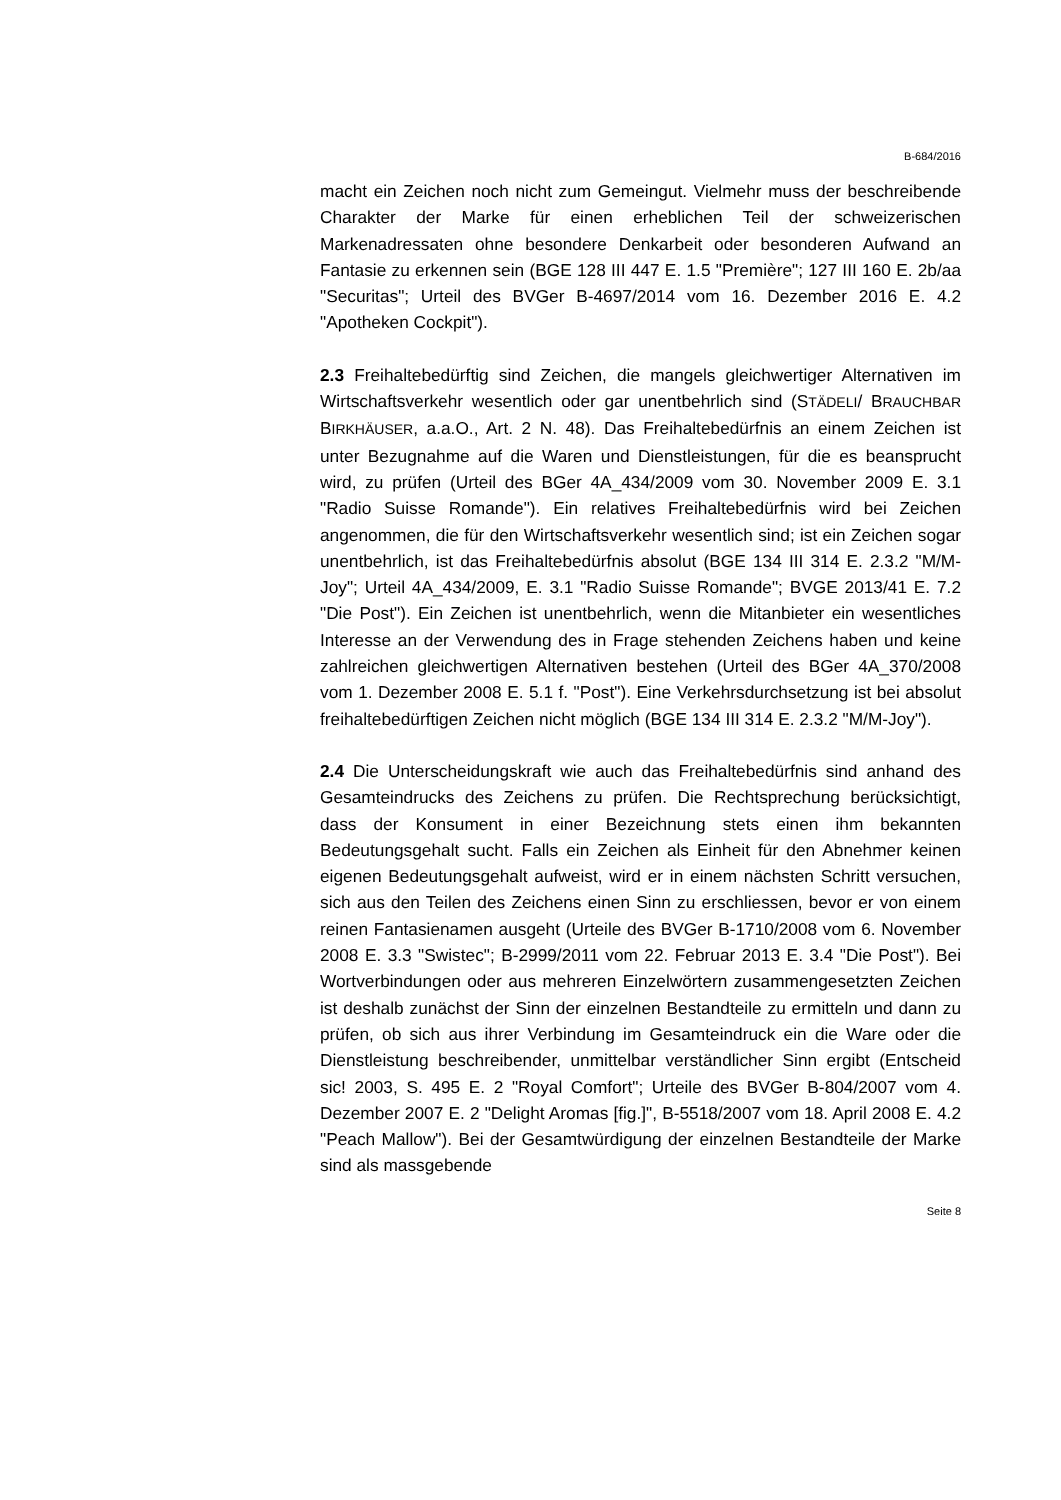B-684/2016
macht ein Zeichen noch nicht zum Gemeingut. Vielmehr muss der beschreibende Charakter der Marke für einen erheblichen Teil der schweizerischen Markenadressaten ohne besondere Denkarbeit oder besonderen Aufwand an Fantasie zu erkennen sein (BGE 128 III 447 E. 1.5 "Première"; 127 III 160 E. 2b/aa "Securitas"; Urteil des BVGer B-4697/2014 vom 16. Dezember 2016 E. 4.2 "Apotheken Cockpit").
2.3 Freihaltebedürftig sind Zeichen, die mangels gleichwertiger Alternativen im Wirtschaftsverkehr wesentlich oder gar unentbehrlich sind (STÄDELI/ BRAUCHBAR BIRKHÄUSER, a.a.O., Art. 2 N. 48). Das Freihaltebedürfnis an einem Zeichen ist unter Bezugnahme auf die Waren und Dienstleistungen, für die es beansprucht wird, zu prüfen (Urteil des BGer 4A_434/2009 vom 30. November 2009 E. 3.1 "Radio Suisse Romande"). Ein relatives Freihaltebedürfnis wird bei Zeichen angenommen, die für den Wirtschaftsverkehr wesentlich sind; ist ein Zeichen sogar unentbehrlich, ist das Freihaltebedürfnis absolut (BGE 134 III 314 E. 2.3.2 "M/M-Joy"; Urteil 4A_434/2009, E. 3.1 "Radio Suisse Romande"; BVGE 2013/41 E. 7.2 "Die Post"). Ein Zeichen ist unentbehrlich, wenn die Mitanbieter ein wesentliches Interesse an der Verwendung des in Frage stehenden Zeichens haben und keine zahlreichen gleichwertigen Alternativen bestehen (Urteil des BGer 4A_370/2008 vom 1. Dezember 2008 E. 5.1 f. "Post"). Eine Verkehrsdurchsetzung ist bei absolut freihaltebedürftigen Zeichen nicht möglich (BGE 134 III 314 E. 2.3.2 "M/M-Joy").
2.4 Die Unterscheidungskraft wie auch das Freihaltebedürfnis sind anhand des Gesamteindrucks des Zeichens zu prüfen. Die Rechtsprechung berücksichtigt, dass der Konsument in einer Bezeichnung stets einen ihm bekannten Bedeutungsgehalt sucht. Falls ein Zeichen als Einheit für den Abnehmer keinen eigenen Bedeutungsgehalt aufweist, wird er in einem nächsten Schritt versuchen, sich aus den Teilen des Zeichens einen Sinn zu erschliessen, bevor er von einem reinen Fantasienamen ausgeht (Urteile des BVGer B-1710/2008 vom 6. November 2008 E. 3.3 "Swistec"; B-2999/2011 vom 22. Februar 2013 E. 3.4 "Die Post"). Bei Wortverbindungen oder aus mehreren Einzelwörtern zusammengesetzten Zeichen ist deshalb zunächst der Sinn der einzelnen Bestandteile zu ermitteln und dann zu prüfen, ob sich aus ihrer Verbindung im Gesamteindruck ein die Ware oder die Dienstleistung beschreibender, unmittelbar verständlicher Sinn ergibt (Entscheid sic! 2003, S. 495 E. 2 "Royal Comfort"; Urteile des BVGer B-804/2007 vom 4. Dezember 2007 E. 2 "Delight Aromas [fig.]", B-5518/2007 vom 18. April 2008 E. 4.2 "Peach Mallow"). Bei der Gesamtwürdigung der einzelnen Bestandteile der Marke sind als massgebende
Seite 8